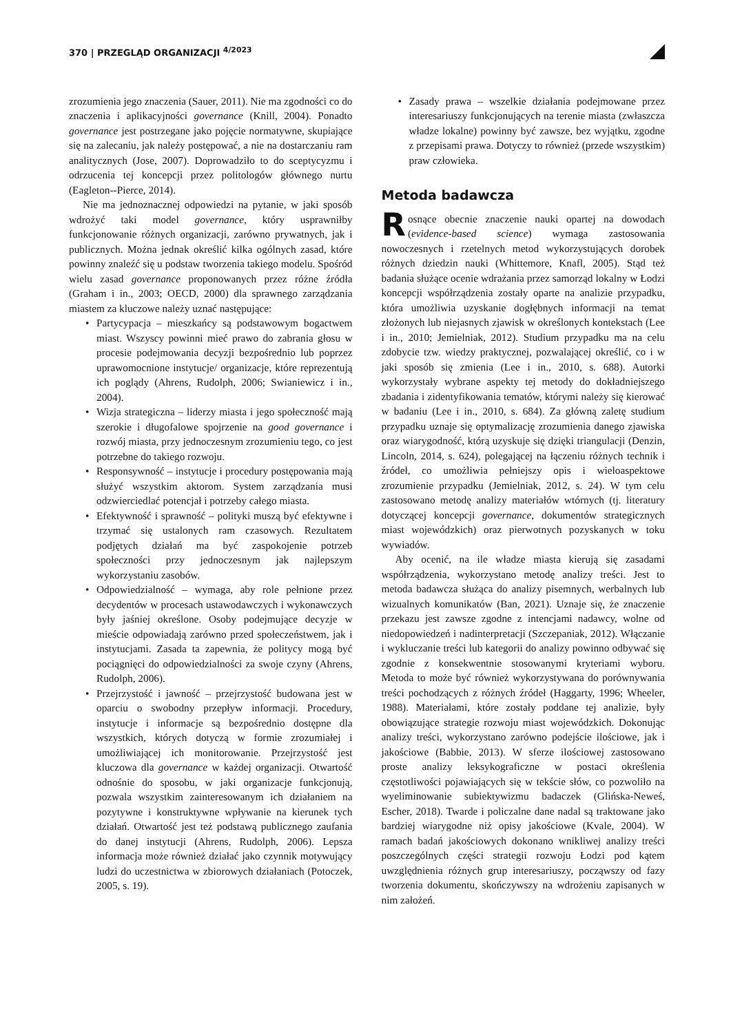370 | PRZEGLĄD ORGANIZACJI <sup>4/2023</sup>
zrozumienia jego znaczenia (Sauer, 2011). Nie ma zgodności co do znaczenia i aplikacyjności governance (Knill, 2004). Ponadto governance jest postrzegane jako pojęcie normatywne, skupiające się na zalecaniu, jak należy postępować, a nie na dostarczaniu ram analitycznych (Jose, 2007). Doprowadziło to do sceptycyzmu i odrzucenia tej koncepcji przez politologów głównego nurtu (Eagleton--Pierce, 2014).
Nie ma jednoznacznej odpowiedzi na pytanie, w jaki sposób wdrożyć taki model governance, który usprawniłby funkcjonowanie różnych organizacji, zarówno prywatnych, jak i publicznych. Można jednak określić kilka ogólnych zasad, które powinny znaleźć się u podstaw tworzenia takiego modelu. Spośród wielu zasad governance proponowanych przez różne źródła (Graham i in., 2003; OECD, 2000) dla sprawnego zarządzania miastem za kluczowe należy uznać następujące:
• Partycypacja – mieszkańcy są podstawowym bogactwem miast. Wszyscy powinni mieć prawo do zabrania głosu w procesie podejmowania decyzji bezpośrednio lub poprzez uprawomocnione instytucje/ organizacje, które reprezentują ich poglądy (Ahrens, Rudolph, 2006; Swianiewicz i in., 2004).
• Wizja strategiczna – liderzy miasta i jego społeczność mają szerokie i długofalowe spojrzenie na good governance i rozwój miasta, przy jednoczesnym zrozumieniu tego, co jest potrzebne do takiego rozwoju.
• Responsywność – instytucje i procedury postępowania mają służyć wszystkim aktorom. System zarządzania musi odzwierciedlać potencjał i potrzeby całego miasta.
• Efektywność i sprawność – polityki muszą być efektywne i trzymać się ustalonych ram czasowych. Rezultatem podjętych działań ma być zaspokojenie potrzeb społeczności przy jednoczesnym jak najlepszym wykorzystaniu zasobów.
• Odpowiedzialność – wymaga, aby role pełnione przez decydentów w procesach ustawodawczych i wykonawczych były jaśniej określone. Osoby podejmujące decyzje w mieście odpowiadają zarówno przed społeczeństwem, jak i instytucjami. Zasada ta zapewnia, że politycy mogą być pociągnięci do odpowiedzialności za swoje czyny (Ahrens, Rudolph, 2006).
• Przejrzystość i jawność – przejrzystość budowana jest w oparciu o swobodny przepływ informacji. Procedury, instytucje i informacje są bezpośrednio dostępne dla wszystkich, których dotyczą w formie zrozumiałej i umożliwiającej ich monitorowanie. Przejrzystość jest kluczowa dla governance w każdej organizacji. Otwartość odnośnie do sposobu, w jaki organizacje funkcjonują, pozwala wszystkim zainteresowanym ich działaniem na pozytywne i konstruktywne wpływanie na kierunek tych działań. Otwartość jest też podstawą publicznego zaufania do danej instytucji (Ahrens, Rudolph, 2006). Lepsza informacja może również działać jako czynnik motywujący ludzi do uczestnictwa w zbiorowych działaniach (Potoczek, 2005, s. 19).
• Zasady prawa – wszelkie działania podejmowane przez interesariuszy funkcjonujących na terenie miasta (zwłaszcza władze lokalne) powinny być zawsze, bez wyjątku, zgodne z przepisami prawa. Dotyczy to również (przede wszystkim) praw człowieka.
Metoda badawcza
Rosnące obecnie znaczenie nauki opartej na dowodach (evidence-based science) wymaga zastosowania nowoczesnych i rzetelnych metod wykorzystujących dorobek różnych dziedzin nauki (Whittemore, Knafl, 2005). Stąd też badania służące ocenie wdrażania przez samorząd lokalny w Łodzi koncepcji współrządzenia zostały oparte na analizie przypadku, która umożliwia uzyskanie dogłębnych informacji na temat złożonych lub niejasnych zjawisk w określonych kontekstach (Lee i in., 2010; Jemielniak, 2012). Studium przypadku ma na celu zdobycie tzw. wiedzy praktycznej, pozwalającej określić, co i w jaki sposób się zmienia (Lee i in., 2010, s. 688). Autorki wykorzystały wybrane aspekty tej metody do dokładniejszego zbadania i zidentyfikowania tematów, którymi należy się kierować w badaniu (Lee i in., 2010, s. 684). Za główną zaletę studium przypadku uznaje się optymalizację zrozumienia danego zjawiska oraz wiarygodność, którą uzyskuje się dzięki triangulacji (Denzin, Lincoln, 2014, s. 624), polegającej na łączeniu różnych technik i źródeł, co umożliwia pełniejszy opis i wieloaspektowe zrozumienie przypadku (Jemielniak, 2012, s. 24). W tym celu zastosowano metodę analizy materiałów wtórnych (tj. literatury dotyczącej koncepcji governance, dokumentów strategicznych miast wojewódzkich) oraz pierwotnych pozyskanych w toku wywiadów.
Aby ocenić, na ile władze miasta kierują się zasadami współrządzenia, wykorzystano metodę analizy treści. Jest to metoda badawcza służąca do analizy pisemnych, werbalnych lub wizualnych komunikatów (Ban, 2021). Uznaje się, że znaczenie przekazu jest zawsze zgodne z intencjami nadawcy, wolne od niedopowiedzeń i nadinterpretacji (Szczepaniak, 2012). Włączanie i wykluczanie treści lub kategorii do analizy powinno odbywać się zgodnie z konsekwentnie stosowanymi kryteriami wyboru. Metoda to może być również wykorzystywana do porównywania treści pochodzących z różnych źródeł (Haggarty, 1996; Wheeler, 1988). Materiałami, które zostały poddane tej analizie, były obowiązujące strategie rozwoju miast wojewódzkich. Dokonując analizy treści, wykorzystano zarówno podejście ilościowe, jak i jakościowe (Babbie, 2013). W sferze ilościowej zastosowano proste analizy leksykograficzne w postaci określenia częstotliwości pojawiających się w tekście słów, co pozwoliło na wyeliminowanie subiektywizmu badaczek (Glińska-Neweś, Escher, 2018). Twarde i policzalne dane nadal są traktowane jako bardziej wiarygodne niż opisy jakościowe (Kvale, 2004). W ramach badań jakościowych dokonano wnikliwej analizy treści poszczególnych części strategii rozwoju Łodzi pod kątem uwzględnienia różnych grup interesariuszy, począwszy od fazy tworzenia dokumentu, skończywszy na wdrożeniu zapisanych w nim założeń.